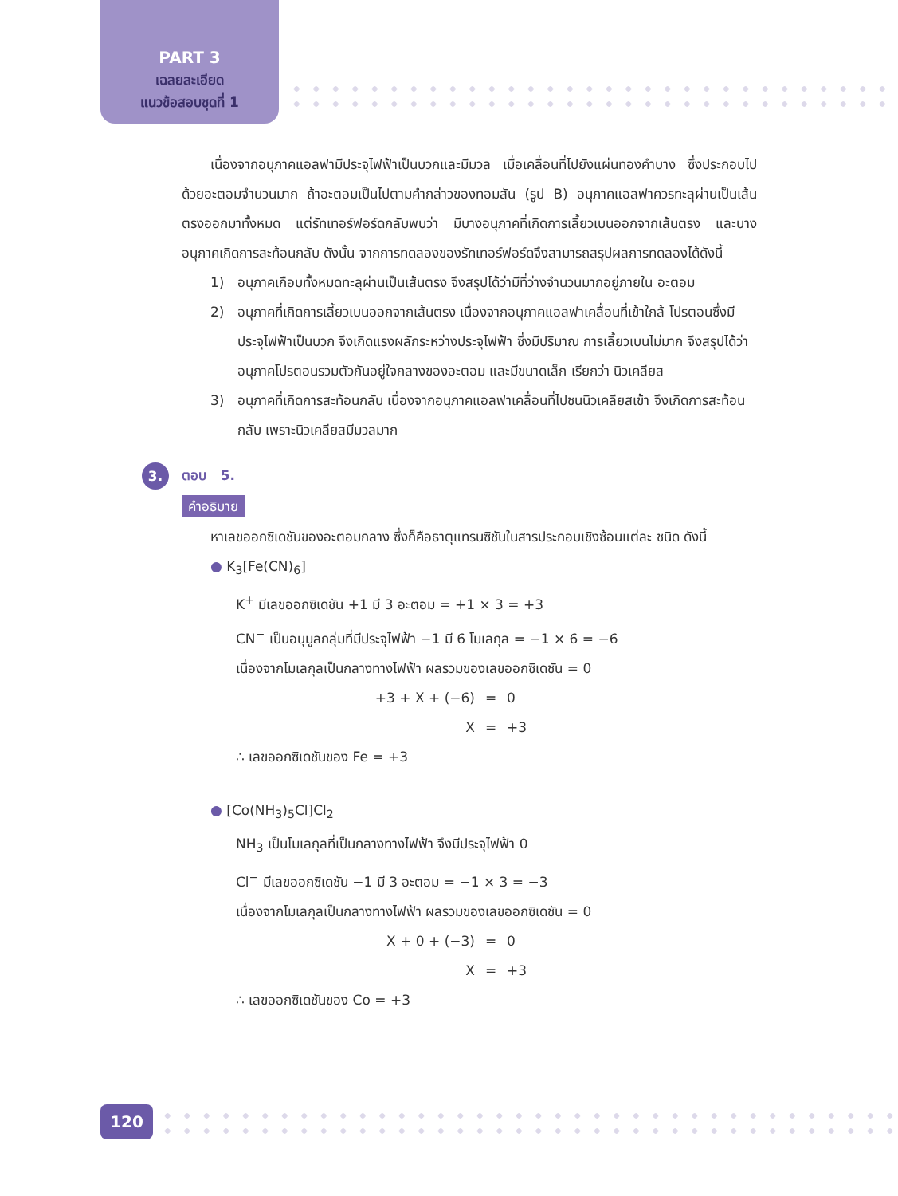PART 3
เฉลยละเอียด
แนวข้อสอบชุดที่ 1
เนื่องจากอนุภาคแอลฟามีประจุไฟฟ้าเป็นบวกและมีมวล เมื่อเคลื่อนที่ไปยังแผ่นทองคำบาง ซึ่งประกอบไปด้วยอะตอมจำนวนมาก ถ้าอะตอมเป็นไปตามคำกล่าวของทอมสัน (รูป B) อนุภาคแอลฟาควรทะลุผ่านเป็นเส้นตรงออกมาทั้งหมด แต่รัทเทอร์ฟอร์ดกลับพบว่า มีบางอนุภาคที่เกิดการเลี้ยวเบนออกจากเส้นตรง และบางอนุภาคเกิดการสะท้อนกลับ ดังนั้น จากการทดลองของรัทเทอร์ฟอร์ดจึงสามารถสรุปผลการทดลองได้ดังนี้
1) อนุภาคเกือบทั้งหมดทะลุผ่านเป็นเส้นตรง จึงสรุปได้ว่ามีที่ว่างจำนวนมากอยู่ภายใน อะตอม
2) อนุภาคที่เกิดการเลี้ยวเบนออกจากเส้นตรง เนื่องจากอนุภาคแอลฟาเคลื่อนที่เข้าใกล้ โปรตอนซึ่งมีประจุไฟฟ้าเป็นบวก จึงเกิดแรงผลักระหว่างประจุไฟฟ้า ซึ่งมีปริมาณ การเลี้ยวเบนไม่มาก จึงสรุปได้ว่าอนุภาคโปรตอนรวมตัวกันอยู่ใจกลางของอะตอม และมีขนาดเล็ก เรียกว่า นิวเคลียส
3) อนุภาคที่เกิดการสะท้อนกลับ เนื่องจากอนุภาคแอลฟาเคลื่อนที่ไปชนนิวเคลียสเข้า จึงเกิดการสะท้อนกลับ เพราะนิวเคลียสมีมวลมาก
3. ตอบ 5.
คำอธิบาย
หาเลขออกซิเดชันของอะตอมกลาง ซึ่งก็คือธาตุแทรนซิชันในสารประกอบเชิงซ้อนแต่ละ ชนิด ดังนี้
● K<sub>3</sub>[Fe(CN)<sub>6</sub>]
K<sup>+</sup> มีเลขออกซิเดชัน +1 มี 3 อะตอม = +1 × 3 = +3
CN<sup>−</sup> เป็นอนุมูลกลุ่มที่มีประจุไฟฟ้า −1 มี 6 โมเลกุล = −1 × 6 = −6
เนื่องจากโมเลกุลเป็นกลางทางไฟฟ้า ผลรวมของเลขออกซิเดชัน = 0
+3 + X + (−6) = 0
X = +3
∴ เลขออกซิเดชันของ Fe = +3
● [Co(NH<sub>3</sub>)<sub>5</sub>Cl]Cl<sub>2</sub>
NH<sub>3</sub> เป็นโมเลกุลที่เป็นกลางทางไฟฟ้า จึงมีประจุไฟฟ้า 0
Cl<sup>−</sup> มีเลขออกซิเดชัน −1 มี 3 อะตอม = −1 × 3 = −3
เนื่องจากโมเลกุลเป็นกลางทางไฟฟ้า ผลรวมของเลขออกซิเดชัน = 0
X + 0 + (−3) = 0
X = +3
∴ เลขออกซิเดชันของ Co = +3
120